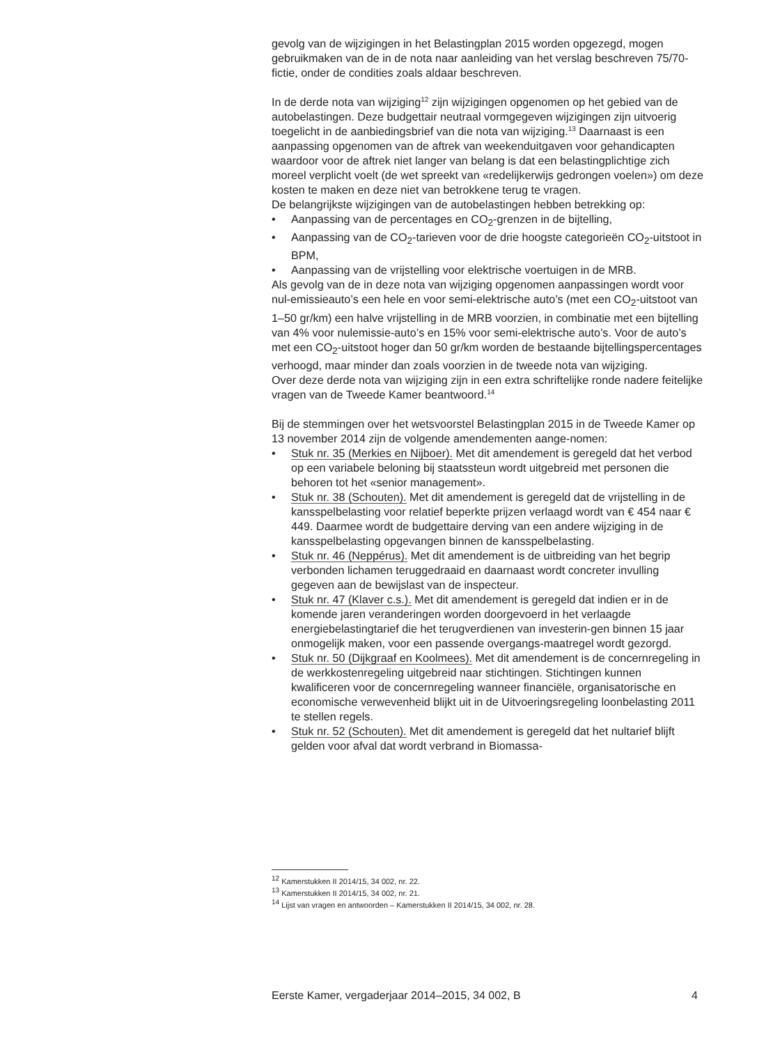gevolg van de wijzigingen in het Belastingplan 2015 worden opgezegd, mogen gebruikmaken van de in de nota naar aanleiding van het verslag beschreven 75/70-fictie, onder de condities zoals aldaar beschreven.
In de derde nota van wijziging<sup>12</sup> zijn wijzigingen opgenomen op het gebied van de autobelastingen. Deze budgettair neutraal vormgegeven wijzigingen zijn uitvoerig toegelicht in de aanbiedingsbrief van die nota van wijziging.<sup>13</sup> Daarnaast is een aanpassing opgenomen van de aftrek van weekenduitgaven voor gehandicapten waardoor voor de aftrek niet langer van belang is dat een belastingplichtige zich moreel verplicht voelt (de wet spreekt van «redelijkerwijs gedrongen voelen») om deze kosten te maken en deze niet van betrokkene terug te vragen.
De belangrijkste wijzigingen van de autobelastingen hebben betrekking op:
• Aanpassing van de percentages en CO<sub>2</sub>-grenzen in de bijtelling,
• Aanpassing van de CO<sub>2</sub>-tarieven voor de drie hoogste categorieën CO<sub>2</sub>-uitstoot in BPM,
• Aanpassing van de vrijstelling voor elektrische voertuigen in de MRB.
Als gevolg van de in deze nota van wijziging opgenomen aanpassingen wordt voor nul-emissieauto’s een hele en voor semi-elektrische auto’s (met een CO<sub>2</sub>-uitstoot van 1–50 gr/km) een halve vrijstelling in de MRB voorzien, in combinatie met een bijtelling van 4% voor nulemissie-auto’s en 15% voor semi-elektrische auto’s. Voor de auto’s met een CO<sub>2</sub>-uitstoot hoger dan 50 gr/km worden de bestaande bijtellingspercentages verhoogd, maar minder dan zoals voorzien in de tweede nota van wijziging.
Over deze derde nota van wijziging zijn in een extra schriftelijke ronde nadere feitelijke vragen van de Tweede Kamer beantwoord.<sup>14</sup>
Bij de stemmingen over het wetsvoorstel Belastingplan 2015 in de Tweede Kamer op 13 november 2014 zijn de volgende amendementen aange-nomen:
• Stuk nr. 35 (Merkies en Nijboer). Met dit amendement is geregeld dat het verbod op een variabele beloning bij staatssteun wordt uitgebreid met personen die behoren tot het «senior management».
• Stuk nr. 38 (Schouten). Met dit amendement is geregeld dat de vrijstelling in de kansspelbelasting voor relatief beperkte prijzen verlaagd wordt van € 454 naar € 449. Daarmee wordt de budgettaire derving van een andere wijziging in de kansspelbelasting opgevangen binnen de kansspelbelasting.
• Stuk nr. 46 (Neppérus). Met dit amendement is de uitbreiding van het begrip verbonden lichamen teruggedraaid en daarnaast wordt concreter invulling gegeven aan de bewijslast van de inspecteur.
• Stuk nr. 47 (Klaver c.s.). Met dit amendement is geregeld dat indien er in de komende jaren veranderingen worden doorgevoerd in het verlaagde energiebelastingtarief die het terugverdienen van investerin-gen binnen 15 jaar onmogelijk maken, voor een passende overgangs-maatregel wordt gezorgd.
• Stuk nr. 50 (Dijkgraaf en Koolmees). Met dit amendement is de concernregeling in de werkkostenregeling uitgebreid naar stichtingen. Stichtingen kunnen kwalificeren voor de concernregeling wanneer financiële, organisatorische en economische verwevenheid blijkt uit in de Uitvoeringsregeling loonbelasting 2011 te stellen regels.
• Stuk nr. 52 (Schouten). Met dit amendement is geregeld dat het nultarief blijft gelden voor afval dat wordt verbrand in Biomassa-
<sup>12</sup> Kamerstukken II 2014/15, 34 002, nr. 22.
<sup>13</sup> Kamerstukken II 2014/15, 34 002, nr. 21.
<sup>14</sup> Lijst van vragen en antwoorden – Kamerstukken II 2014/15, 34 002, nr. 28.
Eerste Kamer, vergaderjaar 2014–2015, 34 002, B 4